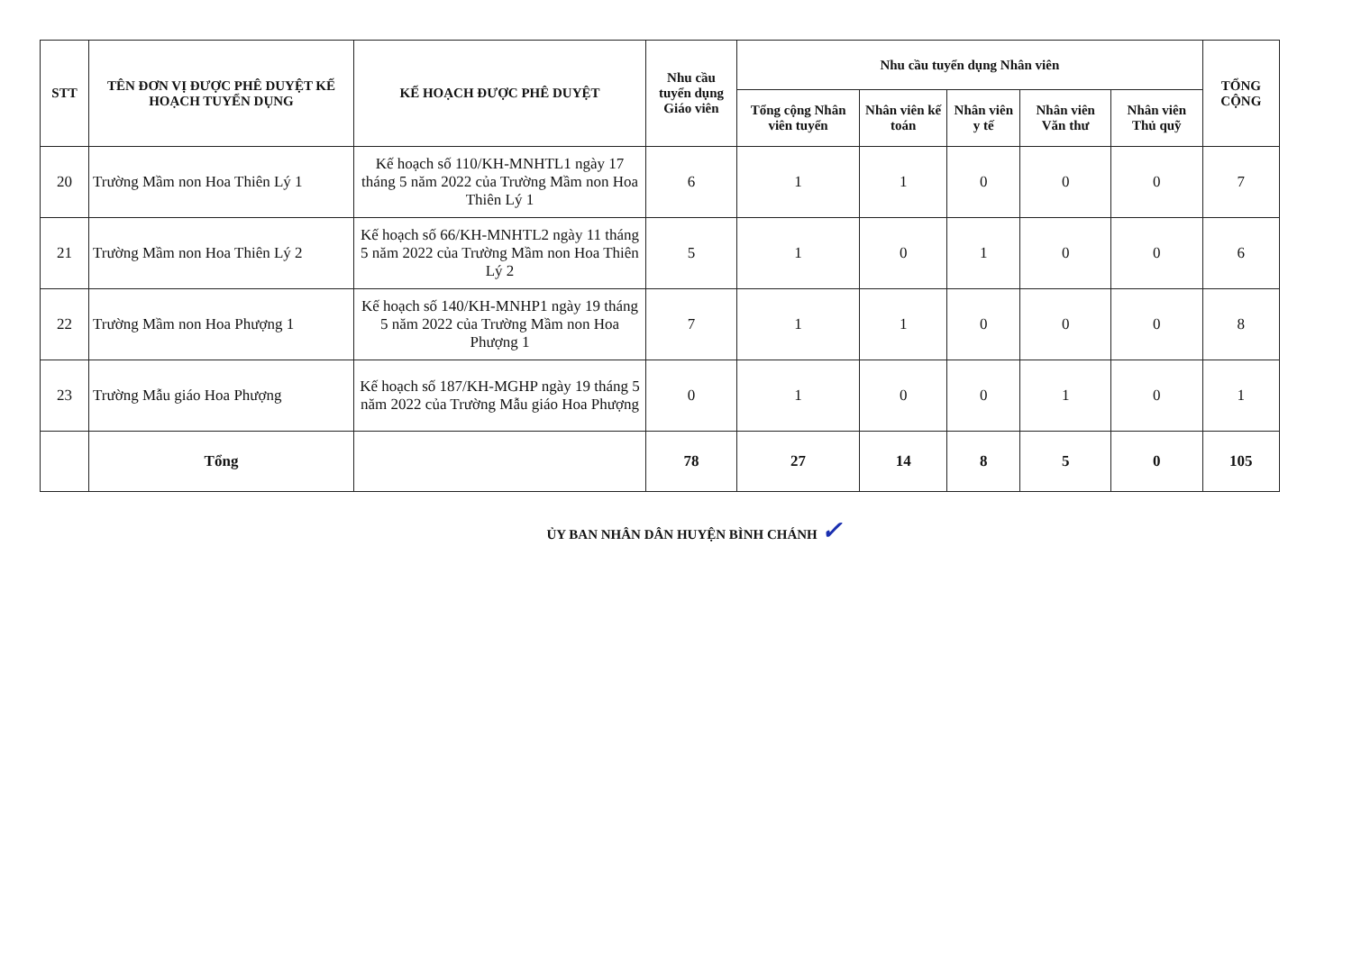| STT | TÊN ĐƠN VỊ ĐƯỢC PHÊ DUYỆT KẾ HOẠCH TUYỂN DỤNG | KẾ HOẠCH ĐƯỢC PHÊ DUYỆT | Nhu cầu tuyển dụng Giáo viên | Nhu cầu tuyển dụng Nhân viên | | | | | TỔNG CỘNG |
| --- | --- | --- | --- | --- | --- | --- | --- | --- | --- |
| | | | | Tổng cộng Nhân viên tuyển | Nhân viên kế toán | Nhân viên y tế | Nhân viên Văn thư | Nhân viên Thủ quỹ | |
| 20 | Trường Mầm non Hoa Thiên Lý 1 | Kế hoạch số 110/KH-MNHTL1 ngày 17 tháng 5 năm 2022 của Trường Mầm non Hoa Thiên Lý 1 | 6 | 1 | 1 | 0 | 0 | 0 | 7 |
| 21 | Trường Mầm non Hoa Thiên Lý 2 | Kế hoạch số 66/KH-MNHTL2 ngày 11 tháng 5 năm 2022 của Trường Mầm non Hoa Thiên Lý 2 | 5 | 1 | 0 | 1 | 0 | 0 | 6 |
| 22 | Trường Mầm non Hoa Phượng 1 | Kế hoạch số 140/KH-MNHP1 ngày 19 tháng 5 năm 2022 của Trường Mầm non Hoa Phượng 1 | 7 | 1 | 1 | 0 | 0 | 0 | 8 |
| 23 | Trường Mẫu giáo Hoa Phượng | Kế hoạch số 187/KH-MGHP ngày 19 tháng 5 năm 2022 của Trường Mẫu giáo Hoa Phượng | 0 | 1 | 0 | 0 | 1 | 0 | 1 |
| | Tổng | | 78 | 27 | 14 | 8 | 5 | 0 | 105 |
ỦY BAN NHÂN DÂN HUYỆN BÌNH CHÁNH ✓